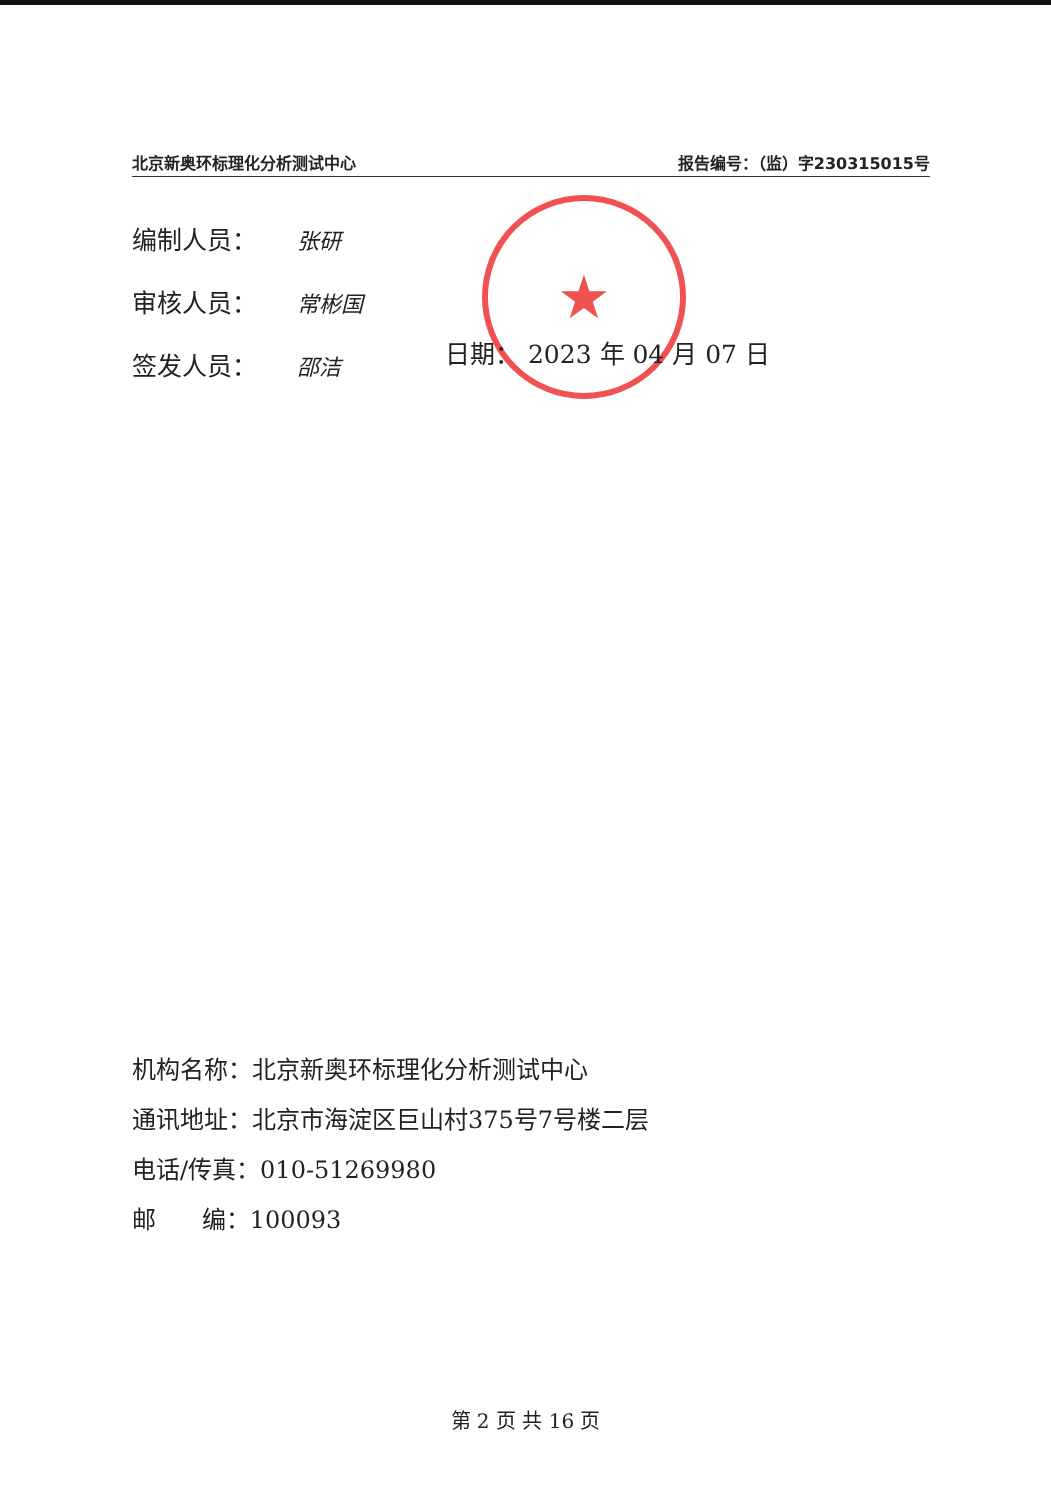北京新奥环标理化分析测试中心 报告编号：（监）字230315015号
★
编制人员： 张研
审核人员： 常彬国
签发人员： 邵洁
日期： 2023 年 04 月 07 日
机构名称：北京新奥环标理化分析测试中心
通讯地址：北京市海淀区巨山村375号7号楼二层
电话/传真：010-51269980
邮 编：100093
第 2 页 共 16 页